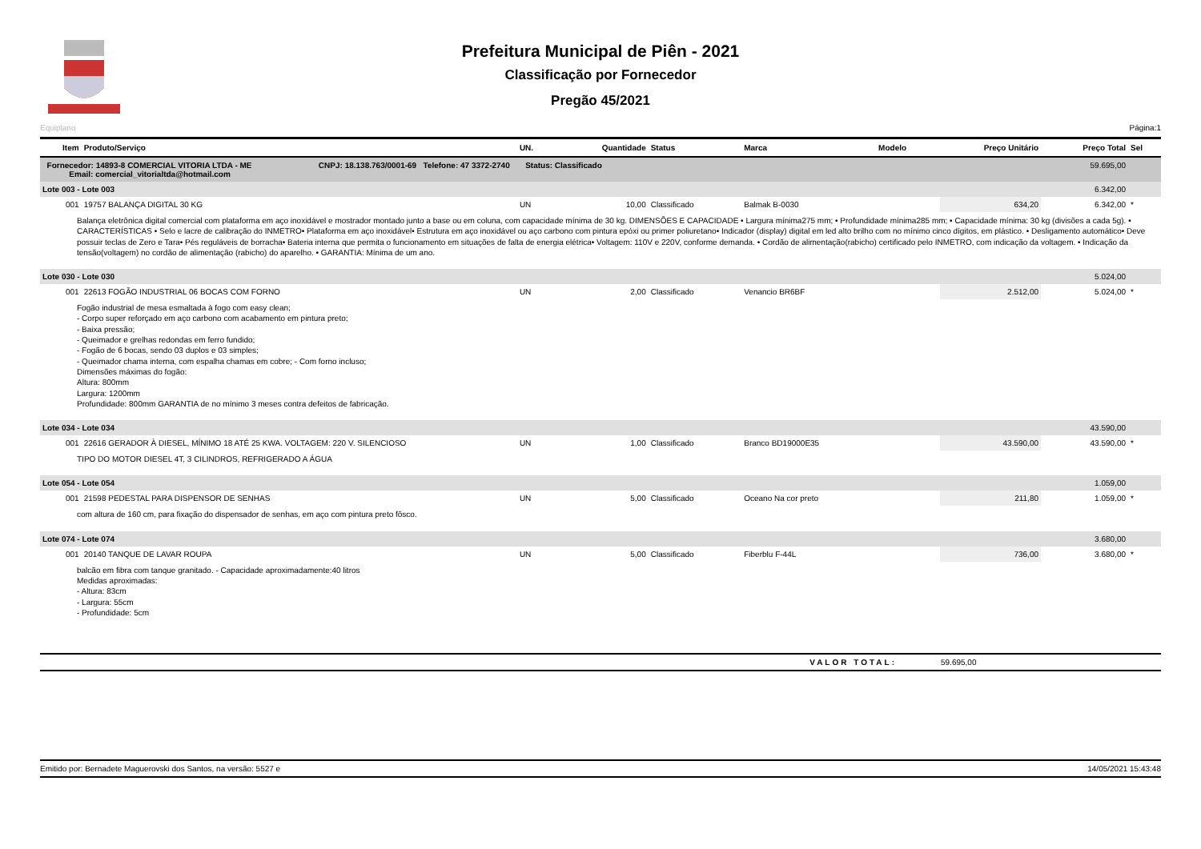Prefeitura Municipal de Piên - 2021
Classificação por Fornecedor
Pregão 45/2021
Equiplano Página:1
| Item | Produto/Serviço | UN. | Quantidade | Status | Marca | Modelo | Preço Unitário | Preço Total | Sel |
| --- | --- | --- | --- | --- | --- | --- | --- | --- | --- |
| Fornecedor: 14893-8 COMERCIAL VITORIA LTDA - ME CNPJ: 18.138.763/0001-69 Telefone: 47 3372-2740 Status: Classificado Email: comercial_vitorialtda@hotmail.com | | | | | | | | 59.695,00 | |
| Lote 003 - Lote 003 | | | | | | | | 6.342,00 | |
| 001 | 19757 BALANÇA DIGITAL 30 KG | UN | 10,00 | Classificado | Balmak B-0030 | | 634,20 | 6.342,00 | * |
| Balança eletrônica digital comercial com plataforma em aço inoxidável e mostrador montado junto a base ou em coluna, com capacidade mínima de 30 kg. DIMENSÕES E CAPACIDADE • Largura mínima275 mm; • Profundidade mínima285 mm; • Capacidade mínima: 30 kg (divisões a cada 5g). • CARACTERÍSTICAS • Selo e lacre de calibração do INMETRO• Plataforma em aço inoxidável• Estrutura em aço inoxidável ou aço carbono com pintura epóxi ou primer poliuretano• Indicador (display) digital em led alto brilho com no mínimo cinco dígitos, em plástico. • Desligamento automático• Deve possuir teclas de Zero e Tara• Pés reguláveis de borracha• Bateria interna que permita o funcionamento em situações de falta de energia elétrica• Voltagem: 110V e 220V, conforme demanda. • Cordão de alimentação(rabicho) certificado pelo INMETRO, com indicação da voltagem. • Indicação da tensão(voltagem) no cordão de alimentação (rabicho) do aparelho. • GARANTIA: Mínima de um ano. | | | | | | | | | |
| Lote 030 - Lote 030 | | | | | | | | 5.024,00 | |
| 001 | 22613 FOGÃO INDUSTRIAL 06 BOCAS COM FORNO | UN | 2,00 | Classificado | Venancio BR6BF | | 2.512,00 | 5.024,00 | * |
| Fogão industrial de mesa esmaltada à fogo com easy clean; - Corpo super reforçado em aço carbono com acabamento em pintura preto; - Baixa pressão; - Queimador e grelhas redondas em ferro fundido; - Fogão de 6 bocas, sendo 03 duplos e 03 simples; - Queimador chama interna, com espalha chamas em cobre; - Com forno incluso; Dimensões máximas do fogão: Altura: 800mm Largura: 1200mm Profundidade: 800mm GARANTIA de no mínimo 3 meses contra defeitos de fabricação. | | | | | | | | | |
| Lote 034 - Lote 034 | | | | | | | | 43.590,00 | |
| 001 | 22616 GERADOR À DIESEL, MÍNIMO 18 ATÉ 25 KWA. VOLTAGEM: 220 V. SILENCIOSO | UN | 1,00 | Classificado | Branco BD19000E35 | | 43.590,00 | 43.590,00 | * |
| TIPO DO MOTOR DIESEL 4T, 3 CILINDROS, REFRIGERADO A ÁGUA | | | | | | | | | |
| Lote 054 - Lote 054 | | | | | | | | 1.059,00 | |
| 001 | 21598 PEDESTAL PARA DISPENSOR DE SENHAS | UN | 5,00 | Classificado | Oceano Na cor preto | | 211,80 | 1.059,00 | * |
| com altura de 160 cm, para fixação do dispensador de senhas, em aço com pintura preto fôsco. | | | | | | | | | |
| Lote 074 - Lote 074 | | | | | | | | 3.680,00 | |
| 001 | 20140 TANQUE DE LAVAR ROUPA | UN | 5,00 | Classificado | Fiberblu F-44L | | 736,00 | 3.680,00 | * |
| balcão em fibra com tanque granitado. - Capacidade aproximadamente:40 litros Medidas aproximadas: - Altura: 83cm - Largura: 55cm - Profundidade: 5cm | | | | | | | | | |
VALOR TOTAL: 59.695,00
Emitido por: Bernadete Maguerovski dos Santos, na versão: 5527 e 14/05/2021 15:43:48